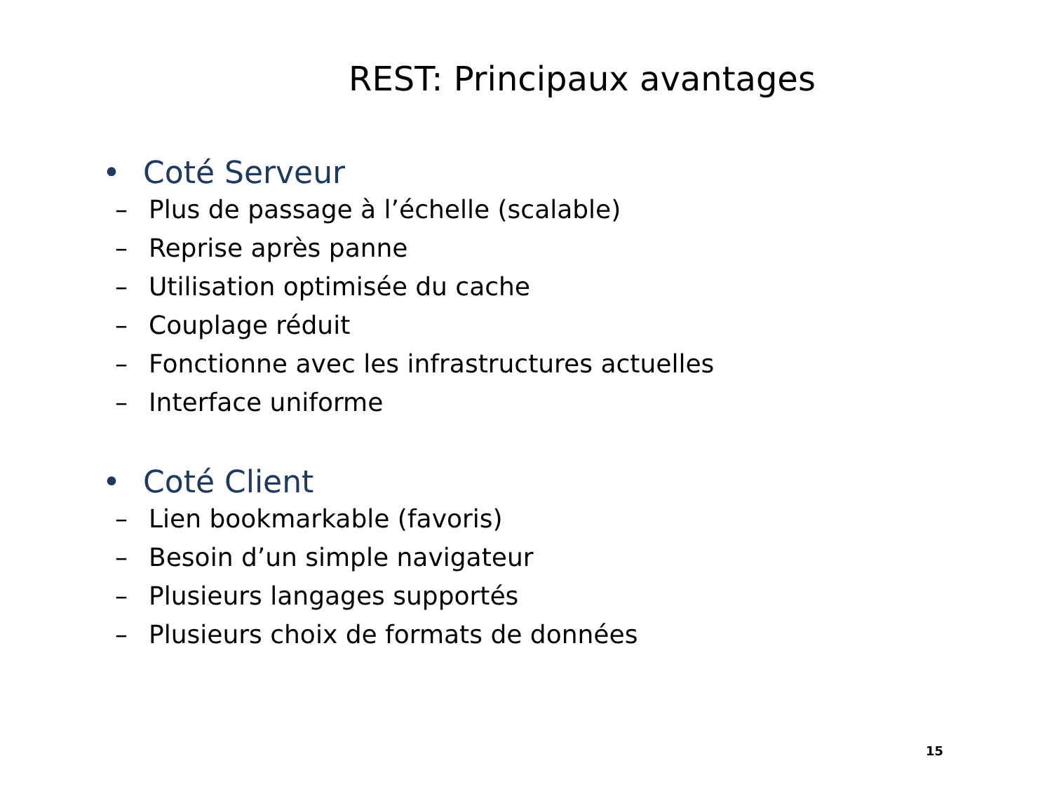REST: Principaux avantages
• Coté Serveur
– Plus de passage à l’échelle (scalable)
– Reprise après panne
– Utilisation optimisée du cache
– Couplage réduit
– Fonctionne avec les infrastructures actuelles
– Interface uniforme
• Coté Client
– Lien bookmarkable (favoris)
– Besoin d’un simple navigateur
– Plusieurs langages supportés
– Plusieurs choix de formats de données
15